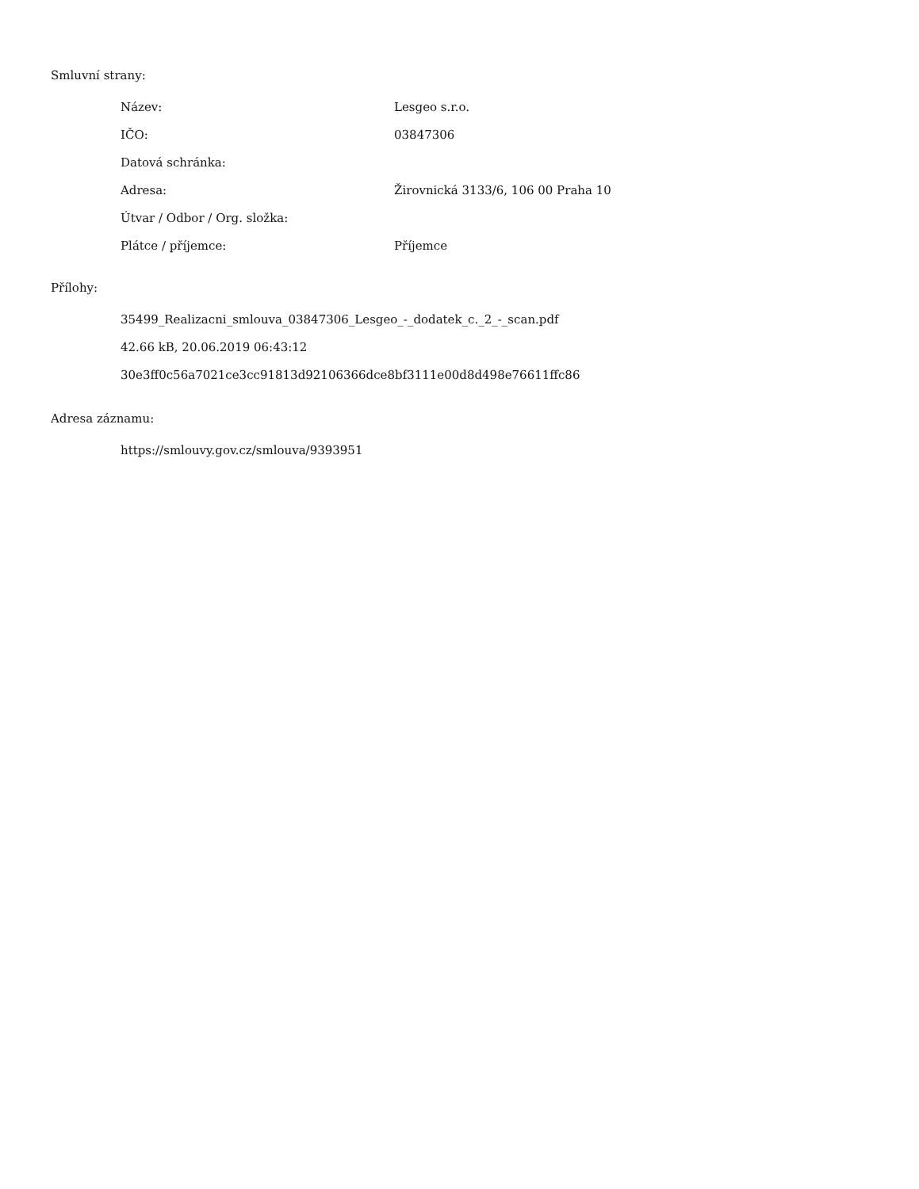Smluvní strany:
| Název: | Lesgeo s.r.o. |
| IČO: | 03847306 |
| Datová schránka: | |
| Adresa: | Žirovnická 3133/6, 106 00 Praha 10 |
| Útvar / Odbor / Org. složka: | |
| Plátce / příjemce: | Příjemce |
Přílohy:
35499_Realizacni_smlouva_03847306_Lesgeo_-_dodatek_c._2_-_scan.pdf
42.66 kB, 20.06.2019 06:43:12
30e3ff0c56a7021ce3cc91813d92106366dce8bf3111e00d8d498e76611ffc86
Adresa záznamu:
https://smlouvy.gov.cz/smlouva/9393951